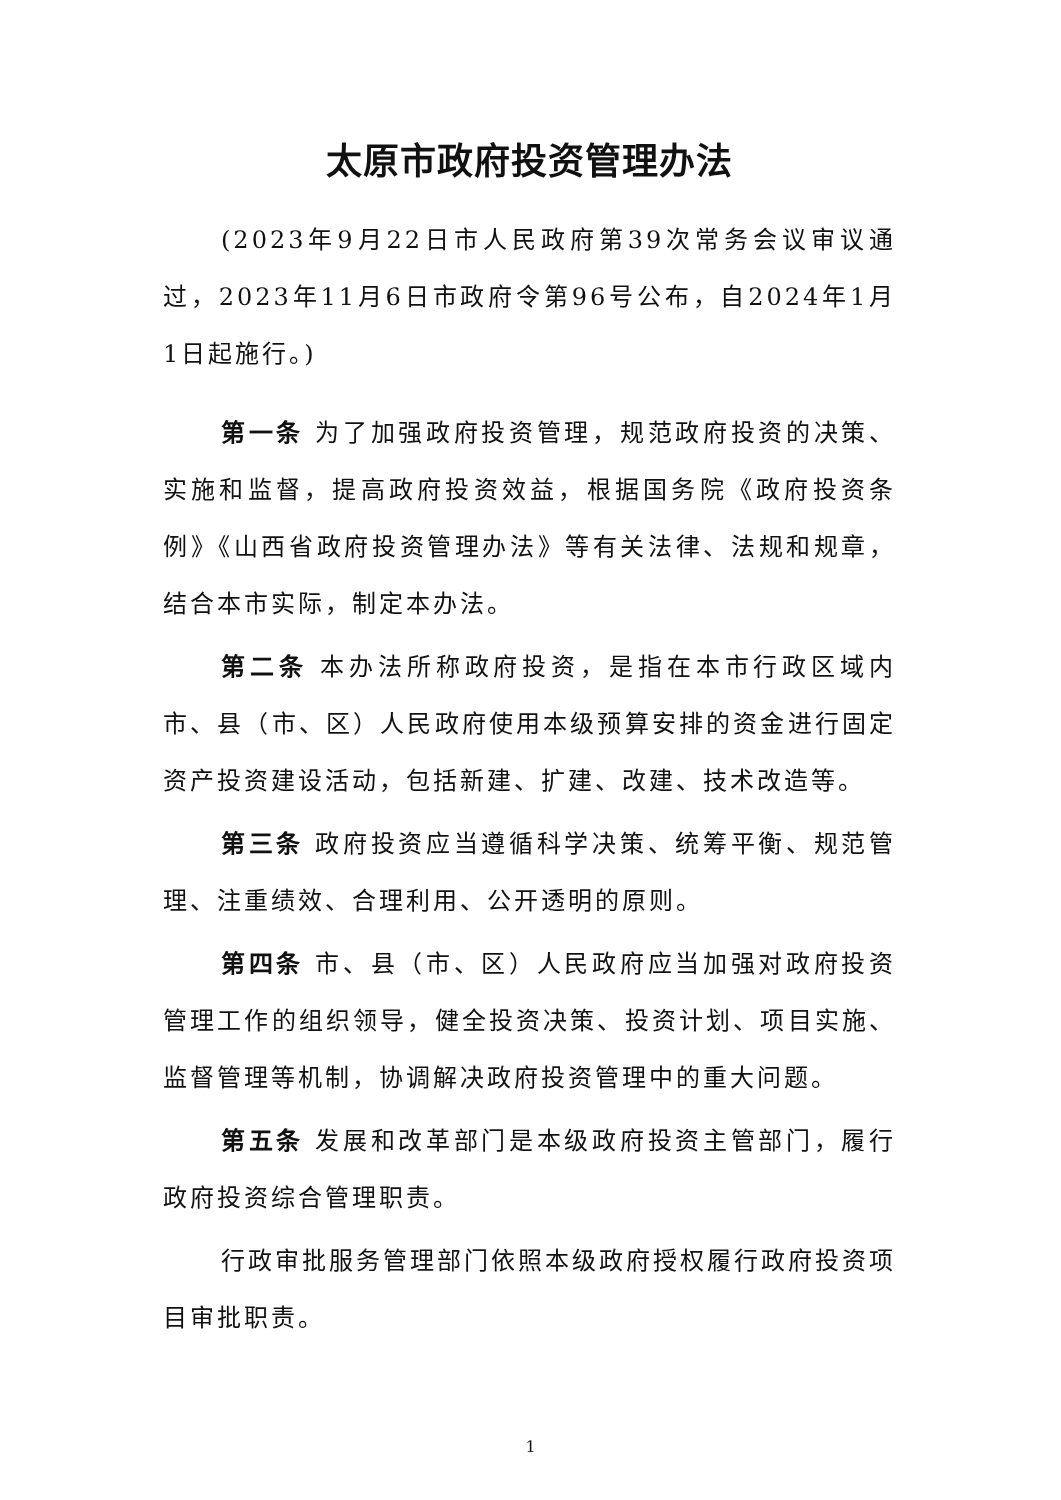太原市政府投资管理办法
(2023年9月22日市人民政府第39次常务会议审议通过，2023年11月6日市政府令第96号公布，自2024年1月1日起施行。)
第一条 为了加强政府投资管理，规范政府投资的决策、实施和监督，提高政府投资效益，根据国务院《政府投资条例》《山西省政府投资管理办法》等有关法律、法规和规章，结合本市实际，制定本办法。
第二条 本办法所称政府投资，是指在本市行政区域内市、县（市、区）人民政府使用本级预算安排的资金进行固定资产投资建设活动，包括新建、扩建、改建、技术改造等。
第三条 政府投资应当遵循科学决策、统筹平衡、规范管理、注重绩效、合理利用、公开透明的原则。
第四条 市、县（市、区）人民政府应当加强对政府投资管理工作的组织领导，健全投资决策、投资计划、项目实施、监督管理等机制，协调解决政府投资管理中的重大问题。
第五条 发展和改革部门是本级政府投资主管部门，履行政府投资综合管理职责。
行政审批服务管理部门依照本级政府授权履行政府投资项目审批职责。
1